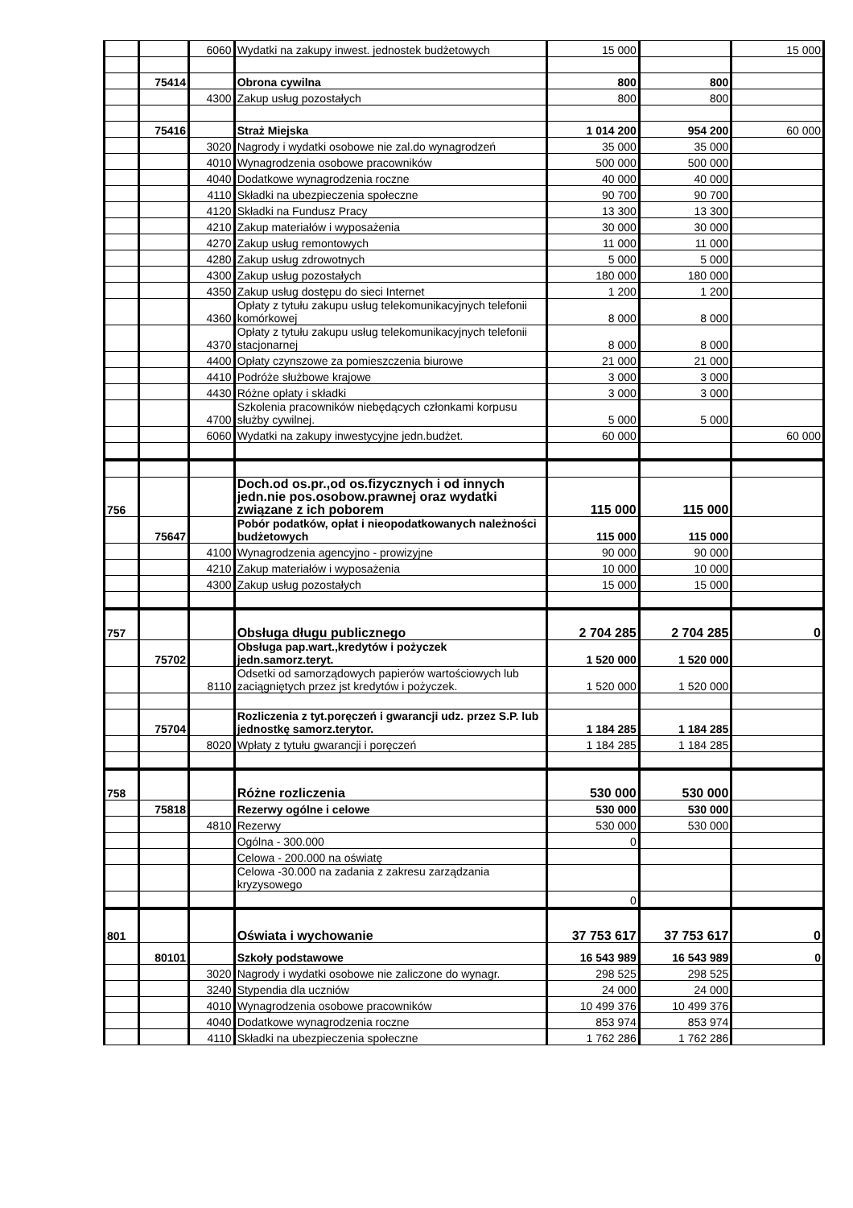| | | 6060 | Wydatki na zakupy inwest. jednostek budżetowych | 15 000 | | 15 000 |
| | 75414 | | Obrona cywilna | 800 | 800 | |
| | | 4300 | Zakup usług pozostałych | 800 | 800 | |
| | 75416 | | Straż Miejska | 1 014 200 | 954 200 | 60 000 |
| | | 3020 | Nagrody i wydatki osobowe nie zal.do wynagrodzeń | 35 000 | 35 000 | |
| | | 4010 | Wynagrodzenia osobowe pracowników | 500 000 | 500 000 | |
| | | 4040 | Dodatkowe wynagrodzenia roczne | 40 000 | 40 000 | |
| | | 4110 | Składki na ubezpieczenia społeczne | 90 700 | 90 700 | |
| | | 4120 | Składki na Fundusz Pracy | 13 300 | 13 300 | |
| | | 4210 | Zakup materiałów i wyposażenia | 30 000 | 30 000 | |
| | | 4270 | Zakup usług remontowych | 11 000 | 11 000 | |
| | | 4280 | Zakup usług zdrowotnych | 5 000 | 5 000 | |
| | | 4300 | Zakup usług pozostałych | 180 000 | 180 000 | |
| | | 4350 | Zakup usług dostępu do sieci Internet | 1 200 | 1 200 | |
| | | 4360 | Opłaty z tytułu zakupu usług telekomunikacyjnych telefonii komórkowej | 8 000 | 8 000 | |
| | | 4370 | Opłaty z tytułu zakupu usług telekomunikacyjnych telefonii stacjonarnej | 8 000 | 8 000 | |
| | | 4400 | Opłaty czynszowe za pomieszczenia biurowe | 21 000 | 21 000 | |
| | | 4410 | Podróże służbowe krajowe | 3 000 | 3 000 | |
| | | 4430 | Różne opłaty i składki | 3 000 | 3 000 | |
| | | 4700 | Szkolenia pracowników niebędących członkami korpusu służby cywilnej. | 5 000 | 5 000 | |
| | | 6060 | Wydatki na zakupy inwestycyjne jedn.budżet. | 60 000 | | 60 000 |
| 756 | | | Doch.od os.pr.,od os.fizycznych i od innych jedn.nie pos.osobow.prawnej oraz wydatki związane z ich poborem | 115 000 | 115 000 | |
| | 75647 | | Pobór podatków, opłat i nieopodatkowanych należności budżetowych | 115 000 | 115 000 | |
| | | 4100 | Wynagrodzenia agencyjno - prowizyjne | 90 000 | 90 000 | |
| | | 4210 | Zakup materiałów i wyposażenia | 10 000 | 10 000 | |
| | | 4300 | Zakup usług pozostałych | 15 000 | 15 000 | |
| 757 | | | Obsługa długu publicznego | 2 704 285 | 2 704 285 | 0 |
| | 75702 | | Obsługa pap.wart.,kredytów i pożyczek jedn.samorz.teryt. | 1 520 000 | 1 520 000 | |
| | | 8110 | Odsetki od samorządowych papierów wartościowych lub zaciągniętych przez jst kredytów i pożyczek. | 1 520 000 | 1 520 000 | |
| | 75704 | | Rozliczenia z tyt.poręczeń i gwarancji udz. przez S.P. lub jednostkę samorz.terytor. | 1 184 285 | 1 184 285 | |
| | | 8020 | Wpłaty z tytułu gwarancji i poręczeń | 1 184 285 | 1 184 285 | |
| 758 | | | Różne rozliczenia | 530 000 | 530 000 | |
| | 75818 | | Rezerwy ogólne i celowe | 530 000 | 530 000 | |
| | | 4810 | Rezerwy | 530 000 | 530 000 | |
| | | | Ogólna - 300.000 | 0 | | |
| | | | Celowa - 200.000 na oświatę | | | |
| | | | Celowa -30.000 na zadania z zakresu zarządzania kryzysowego | | | |
| | | | | 0 | | |
| 801 | | | Oświata i wychowanie | 37 753 617 | 37 753 617 | 0 |
| | 80101 | | Szkoły podstawowe | 16 543 989 | 16 543 989 | 0 |
| | | 3020 | Nagrody i wydatki osobowe nie zaliczone do wynagr. | 298 525 | 298 525 | |
| | | 3240 | Stypendia dla uczniów | 24 000 | 24 000 | |
| | | 4010 | Wynagrodzenia osobowe pracowników | 10 499 376 | 10 499 376 | |
| | | 4040 | Dodatkowe wynagrodzenia roczne | 853 974 | 853 974 | |
| | | 4110 | Składki na ubezpieczenia społeczne | 1 762 286 | 1 762 286 | |